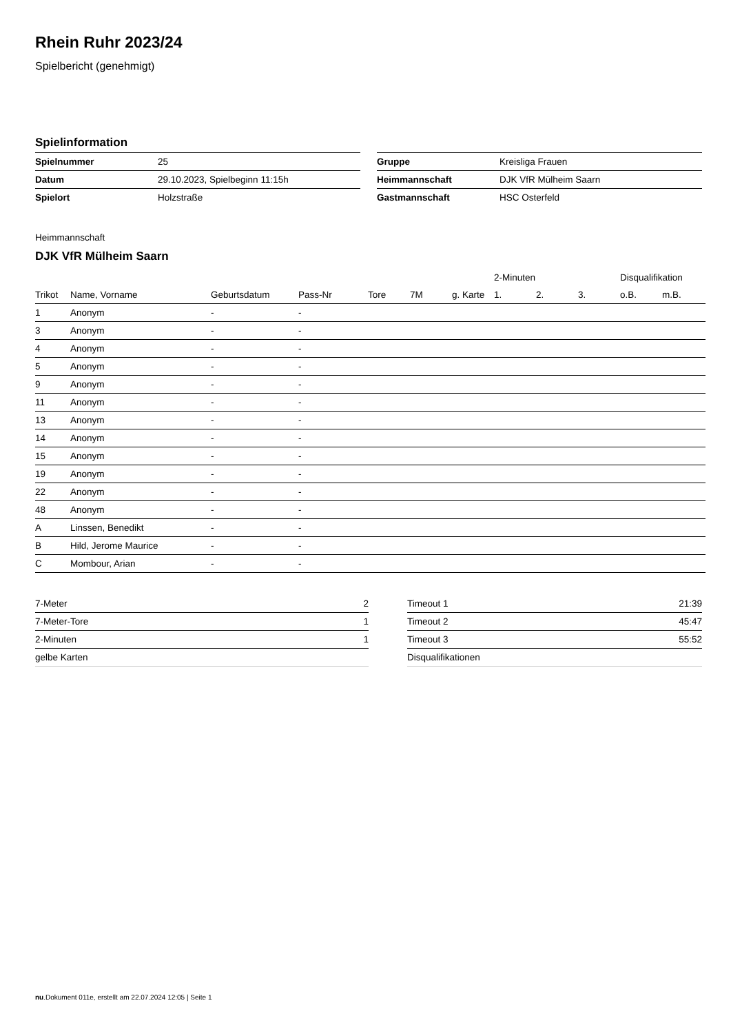Rhein Ruhr 2023/24
Spielbericht (genehmigt)
Spielinformation
| Spielnummer | 25 |
| Datum | 29.10.2023, Spielbeginn 11:15h |
| Spielort | Holzstraße |
| Gruppe | Kreisliga Frauen |
| Heimmannschaft | DJK VfR Mülheim Saarn |
| Gastmannschaft | HSC Osterfeld |
Heimmannschaft
DJK VfR Mülheim Saarn
| | | | | | | | 2-Minuten | | | Disqualifikation | |
| --- | --- | --- | --- | --- | --- | --- | --- | --- | --- | --- | --- |
| Trikot | Name, Vorname | Geburtsdatum | Pass-Nr | Tore | 7M | g. Karte | 1. | 2. | 3. | o.B. | m.B. |
| 1 | Anonym | - | - | | | | | | | | |
| 3 | Anonym | - | - | | | | | | | | |
| 4 | Anonym | - | - | | | | | | | | |
| 5 | Anonym | - | - | | | | | | | | |
| 9 | Anonym | - | - | | | | | | | | |
| 11 | Anonym | - | - | | | | | | | | |
| 13 | Anonym | - | - | | | | | | | | |
| 14 | Anonym | - | - | | | | | | | | |
| 15 | Anonym | - | - | | | | | | | | |
| 19 | Anonym | - | - | | | | | | | | |
| 22 | Anonym | - | - | | | | | | | | |
| 48 | Anonym | - | - | | | | | | | | |
| A | Linssen, Benedikt | - | - | | | | | | | | |
| B | Hild, Jerome Maurice | - | - | | | | | | | | |
| C | Mombour, Arian | - | - | | | | | | | | |
| 7-Meter | 2 |
| 7-Meter-Tore | 1 |
| 2-Minuten | 1 |
| gelbe Karten | |
| Timeout 1 | 21:39 |
| Timeout 2 | 45:47 |
| Timeout 3 | 55:52 |
| Disqualifikationen | |
nu.Dokument 011e, erstellt am 22.07.2024 12:05 | Seite 1